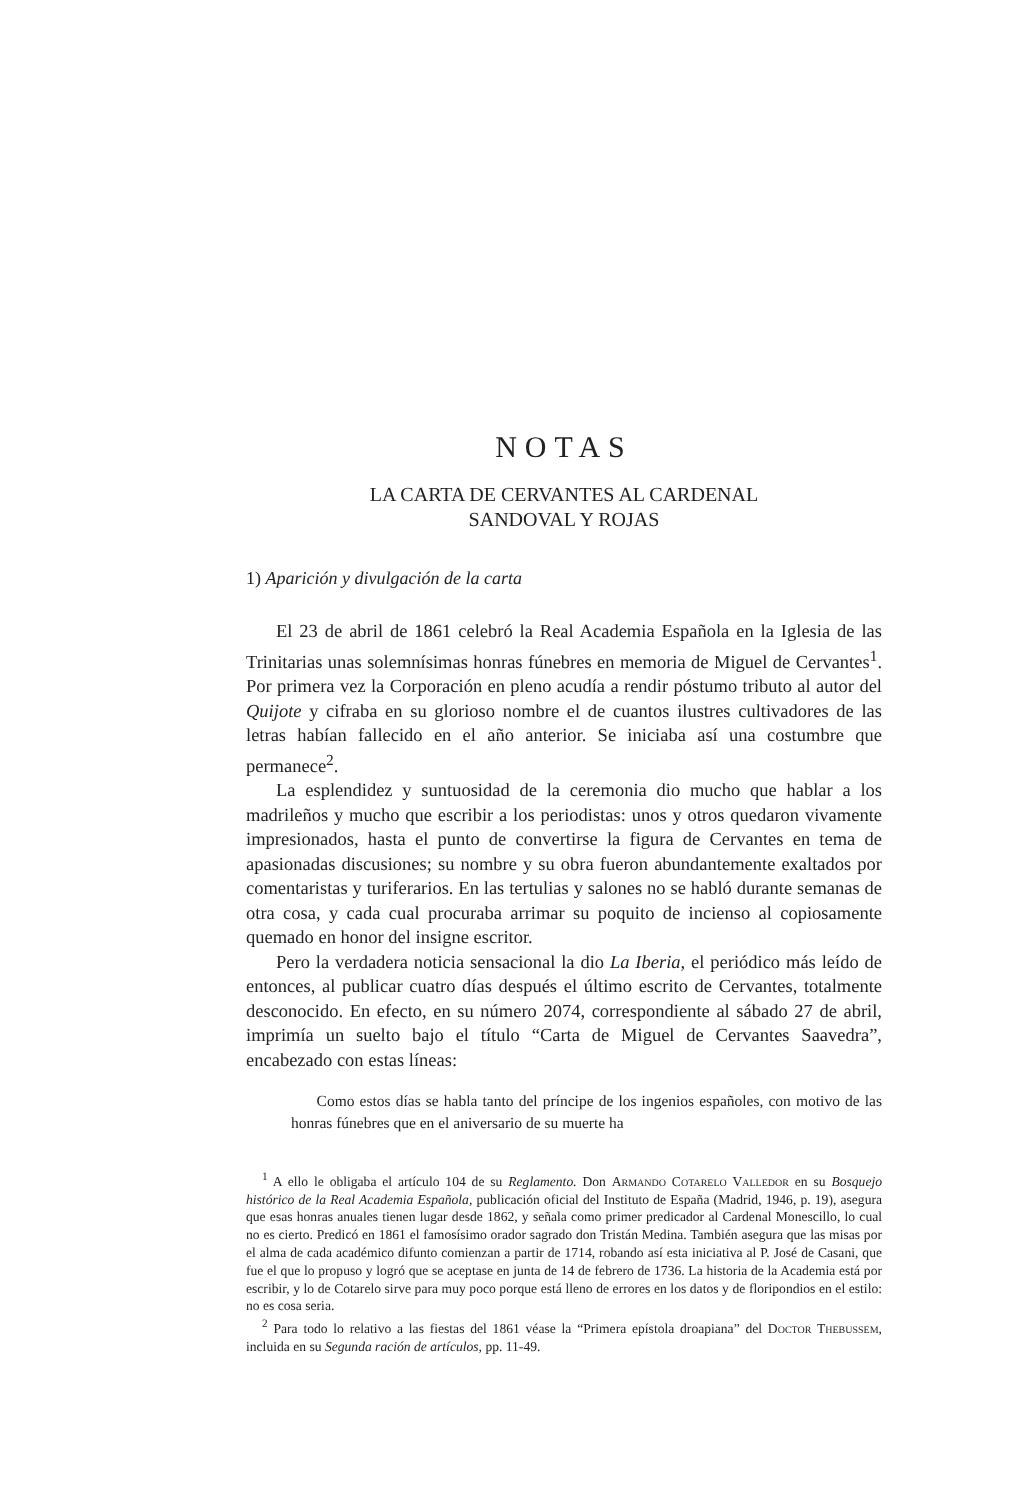NOTAS
LA CARTA DE CERVANTES AL CARDENAL
SANDOVAL Y ROJAS
1) Aparición y divulgación de la carta
El 23 de abril de 1861 celebró la Real Academia Española en la Iglesia de las Trinitarias unas solemnísimas honras fúnebres en memoria de Miguel de Cervantes<sup>1</sup>. Por primera vez la Corporación en pleno acudía a rendir póstumo tributo al autor del Quijote y cifraba en su glorioso nombre el de cuantos ilustres cultivadores de las letras habían fallecido en el año anterior. Se iniciaba así una costumbre que permanece<sup>2</sup>.
La esplendidez y suntuosidad de la ceremonia dio mucho que hablar a los madrileños y mucho que escribir a los periodistas: unos y otros quedaron vivamente impresionados, hasta el punto de convertirse la figura de Cervantes en tema de apasionadas discusiones; su nombre y su obra fueron abundantemente exaltados por comentaristas y turiferarios. En las tertulias y salones no se habló durante semanas de otra cosa, y cada cual procuraba arrimar su poquito de incienso al copiosamente quemado en honor del insigne escritor.
Pero la verdadera noticia sensacional la dio La Iberia, el periódico más leído de entonces, al publicar cuatro días después el último escrito de Cervantes, totalmente desconocido. En efecto, en su número 2074, correspondiente al sábado 27 de abril, imprimía un suelto bajo el título “Carta de Miguel de Cervantes Saavedra”, encabezado con estas líneas:
Como estos días se habla tanto del príncipe de los ingenios españoles, con motivo de las honras fúnebres que en el aniversario de su muerte ha
<sup>1</sup> A ello le obligaba el artículo 104 de su Reglamento. Don Armando Cotarelo Valledor en su Bosquejo histórico de la Real Academia Española, publicación oficial del Instituto de España (Madrid, 1946, p. 19), asegura que esas honras anuales tienen lugar desde 1862, y señala como primer predicador al Cardenal Monescillo, lo cual no es cierto. Predicó en 1861 el famosísimo orador sagrado don Tristán Medina. También asegura que las misas por el alma de cada académico difunto comienzan a partir de 1714, robando así esta iniciativa al P. José de Casani, que fue el que lo propuso y logró que se aceptase en junta de 14 de febrero de 1736. La historia de la Academia está por escribir, y lo de Cotarelo sirve para muy poco porque está lleno de errores en los datos y de floripondios en el estilo: no es cosa seria.
<sup>2</sup> Para todo lo relativo a las fiestas del 1861 véase la “Primera epístola droapiana” del Doctor Thebussem, incluida en su Segunda ración de artículos, pp. 11-49.